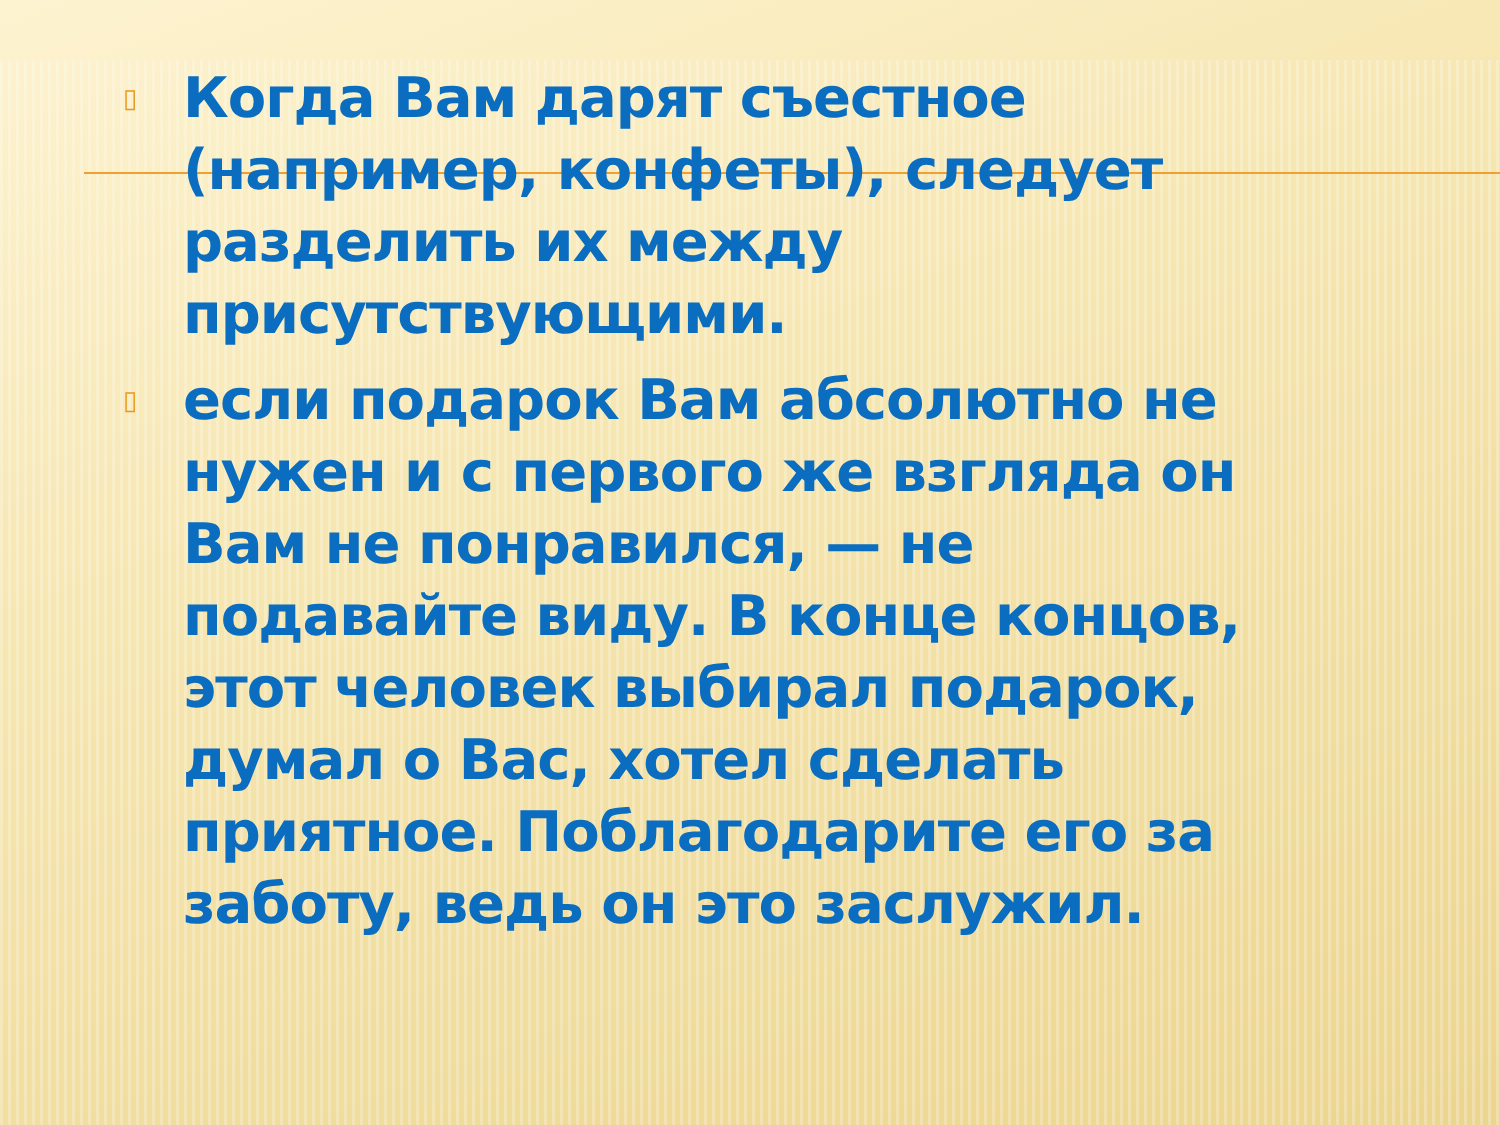▯ Когда Вам дарят съестное (например, конфеты), следует разделить их между присутствующими.
▯ если подарок Вам абсолютно не нужен и с первого же взгляда он Вам не понравился, — не подавайте виду. В конце концов, этот человек выбирал подарок, думал о Вас, хотел сделать приятное. Поблагодарите его за заботу, ведь он это заслужил.